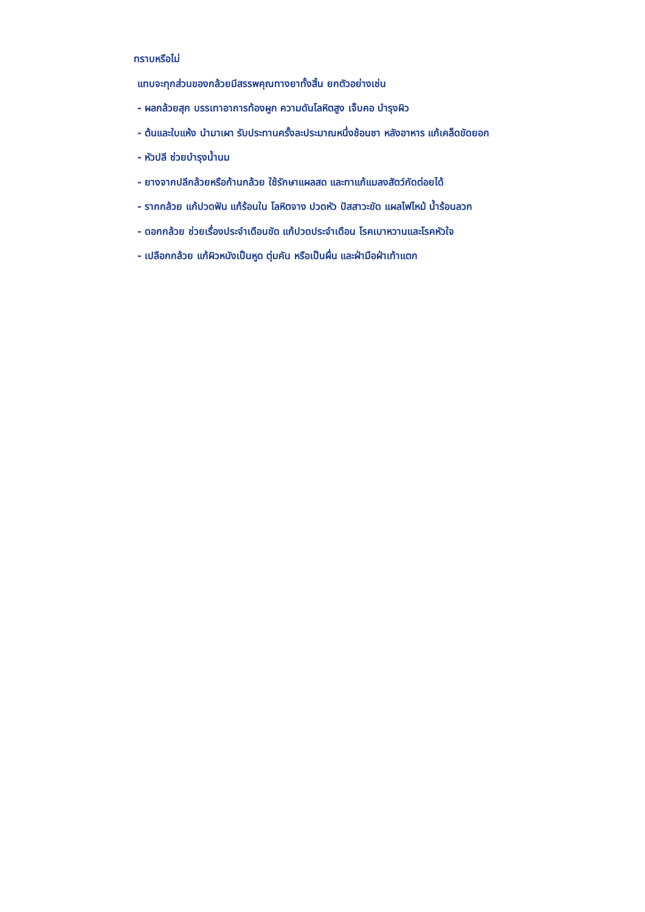ทราบหรือไม่
แทบจะทุกส่วนของกล้วยมีสรรพคุณทางยาทั้งสิ้น ยกตัวอย่างเช่น
- ผลกล้วยสุก บรรเทาอาการท้องผูก ความดันโลหิตสูง เจ็บคอ บำรุงผิว
- ต้นและใบแห้ง นำมาเผา รับประทานครั้งละประมาณหนึ่งช้อนชา หลังอาหาร แก้เคล็ดขัดยอก
- หัวปลี ช่วยบำรุงน้ำนม
- ยางจากปลีกล้วยหรือก้านกล้วย ใช้รักษาแผลสด และทาแก้แมลงสัตว์กัดต่อยได้
- รากกล้วย แก้ปวดฟัน แก้ร้อนใน โลหิตจาง ปวดหัว ปัสสาวะขัด แผลไฟไหม้ น้ำร้อนลวก
- ดอกกล้วย ช่วยเรื่องประจำเดือนขัด แก้ปวดประจำเดือน โรคเบาหวานและโรคหัวใจ
- เปลือกกล้วย แก้ผิวหนังเป็นหูด ตุ่มคัน หรือเป็นผื่น และฝ่ามือฝ่าเท้าแตก